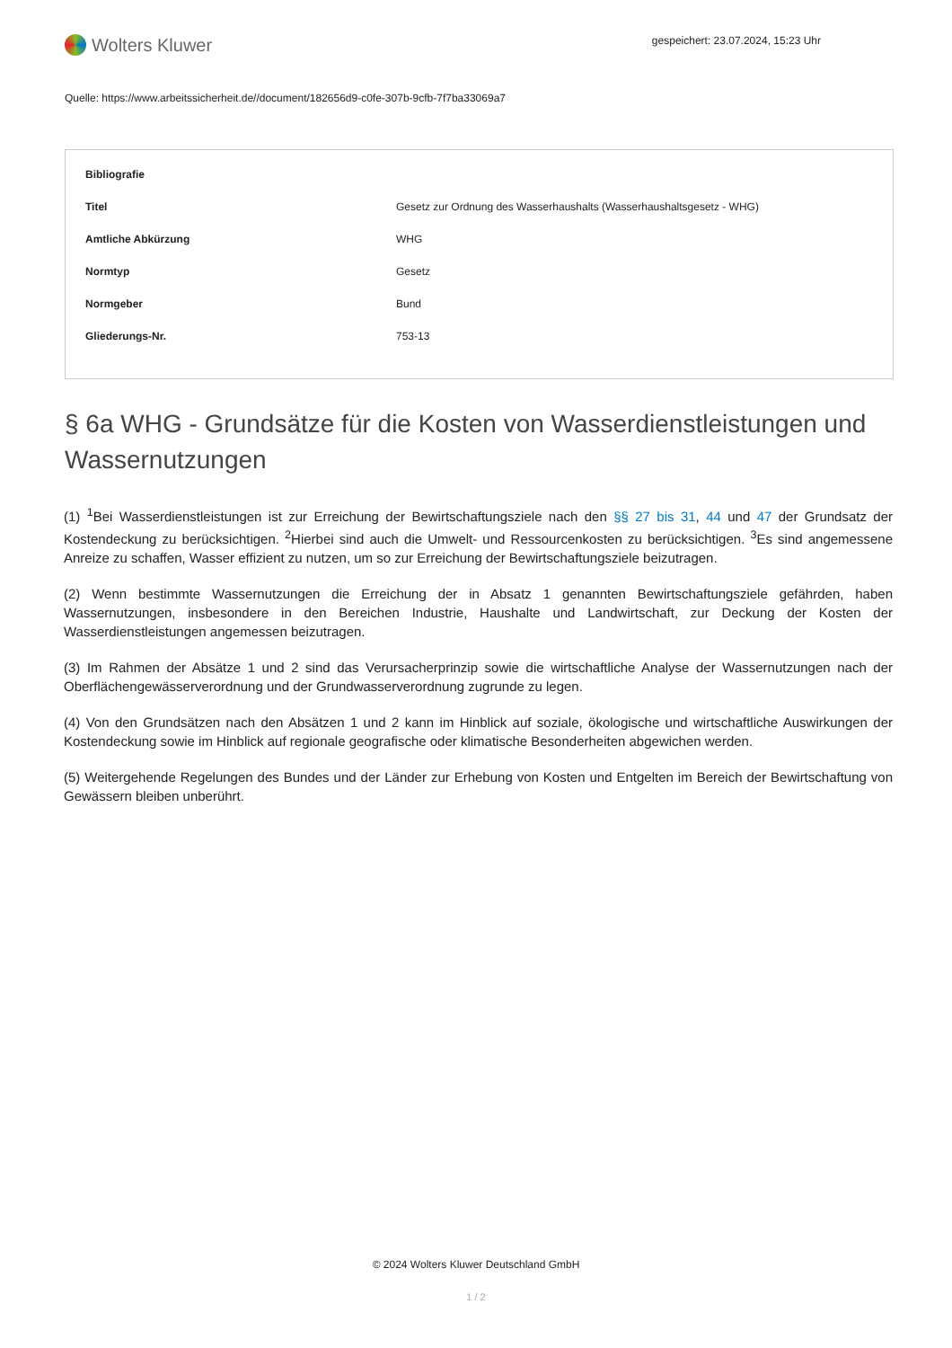Wolters Kluwer
gespeichert: 23.07.2024, 15:23 Uhr
Quelle: https://www.arbeitssicherheit.de//document/182656d9-c0fe-307b-9cfb-7f7ba33069a7
| Bibliografie | |
| --- | --- |
| Titel | Gesetz zur Ordnung des Wasserhaushalts (Wasserhaushaltsgesetz - WHG) |
| Amtliche Abkürzung | WHG |
| Normtyp | Gesetz |
| Normgeber | Bund |
| Gliederungs-Nr. | 753-13 |
§ 6a WHG - Grundsätze für die Kosten von Wasserdienstleistungen und Wassernutzungen
(1) <sup>1</sup>Bei Wasserdienstleistungen ist zur Erreichung der Bewirtschaftungsziele nach den §§ 27 bis 31, 44 und 47 der Grundsatz der Kostendeckung zu berücksichtigen. <sup>2</sup>Hierbei sind auch die Umwelt- und Ressourcenkosten zu berücksichtigen. <sup>3</sup>Es sind angemessene Anreize zu schaffen, Wasser effizient zu nutzen, um so zur Erreichung der Bewirtschaftungsziele beizutragen.
(2) Wenn bestimmte Wassernutzungen die Erreichung der in Absatz 1 genannten Bewirtschaftungsziele gefährden, haben Wassernutzungen, insbesondere in den Bereichen Industrie, Haushalte und Landwirtschaft, zur Deckung der Kosten der Wasserdienstleistungen angemessen beizutragen.
(3) Im Rahmen der Absätze 1 und 2 sind das Verursacherprinzip sowie die wirtschaftliche Analyse der Wassernutzungen nach der Oberflächengewässerverordnung und der Grundwasserverordnung zugrunde zu legen.
(4) Von den Grundsätzen nach den Absätzen 1 und 2 kann im Hinblick auf soziale, ökologische und wirtschaftliche Auswirkungen der Kostendeckung sowie im Hinblick auf regionale geografische oder klimatische Besonderheiten abgewichen werden.
(5) Weitergehende Regelungen des Bundes und der Länder zur Erhebung von Kosten und Entgelten im Bereich der Bewirtschaftung von Gewässern bleiben unberührt.
© 2024 Wolters Kluwer Deutschland GmbH
1 / 2